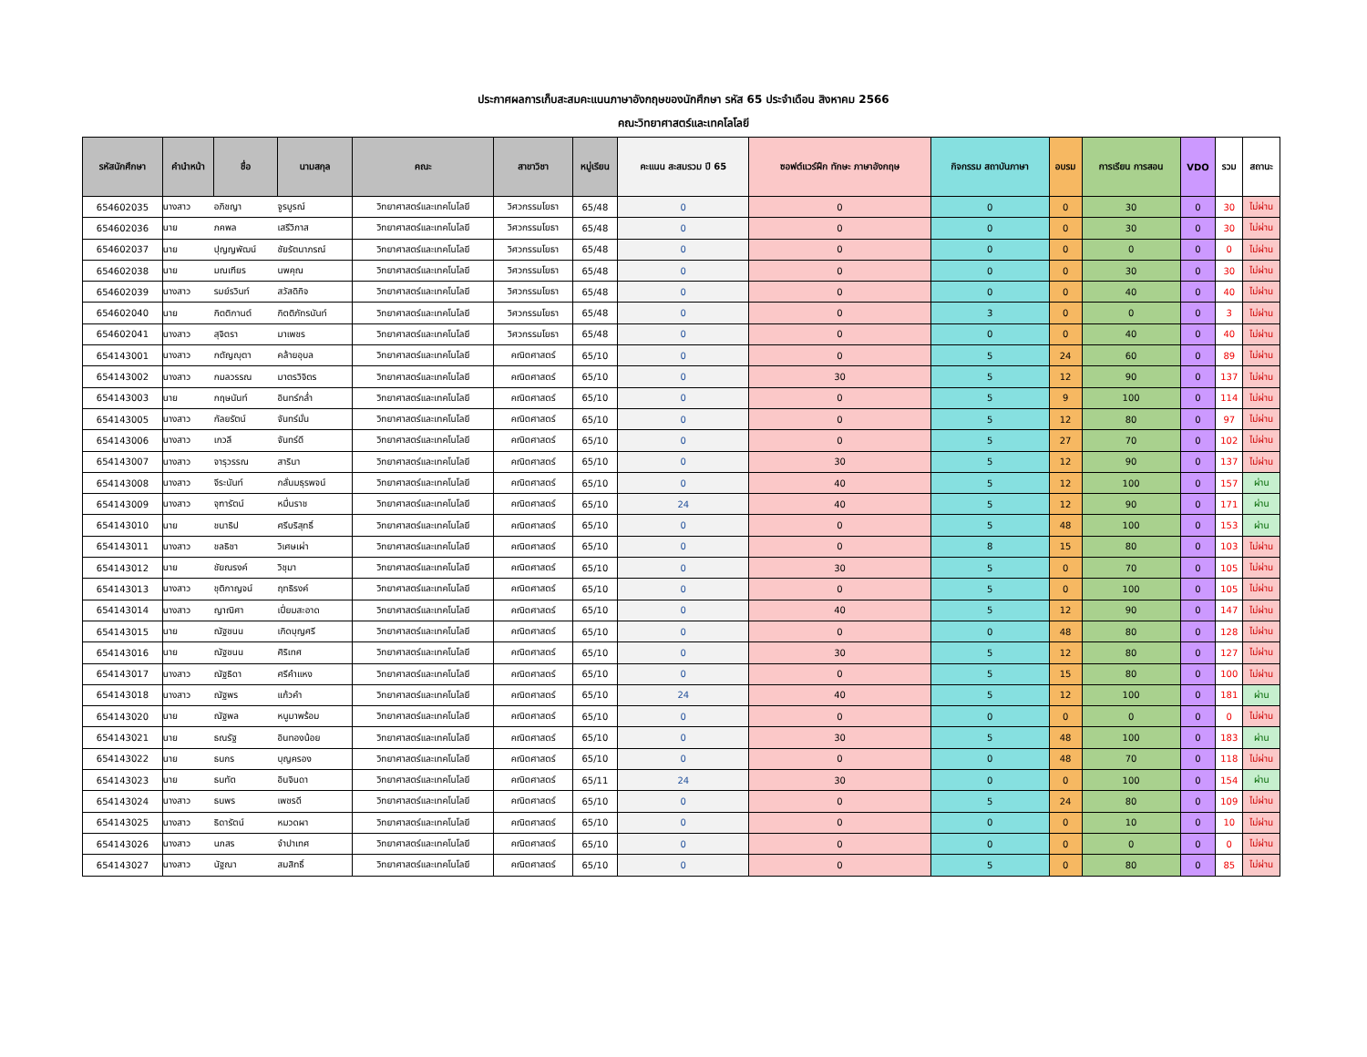ประกาศผลการเก็บสะสมคะแนนภาษาอังกฤษของนักศึกษา รหัส 65 ประจำเดือน สิงหาคม 2566
คณะวิทยาศาสตร์และเทคโลโลยี
| รหัสนักศึกษา | คำนำหน้า | ชื่อ | นามสกุล | คณะ | สาขาวิชา | หมู่เรียน | คะแนน สะสมรวม ปี 65 | ซอฟต์แวร์ฝึก ทักษะ ภาษาอังกฤษ | กิจกรรม สถาบันภาษา | อบรม | การเรียน การสอน | VDO | รวม | สถานะ |
| --- | --- | --- | --- | --- | --- | --- | --- | --- | --- | --- | --- | --- | --- | --- |
| 654602035 | นางสาว | อภิชญา | จูรบูรณ์ | วิทยาศาสตร์และเทคโนโลยี | วิศวกรรมโยธา | 65/48 | 0 | 0 | 0 | 0 | 30 | 0 | 30 | ไม่ผ่าน |
| 654602036 | นาย | ภคพล | เสรีวิภาส | วิทยาศาสตร์และเทคโนโลยี | วิศวกรรมโยธา | 65/48 | 0 | 0 | 0 | 0 | 30 | 0 | 30 | ไม่ผ่าน |
| 654602037 | นาย | ปุญญพัฒน์ | ชัยรัตนาภรณ์ | วิทยาศาสตร์และเทคโนโลยี | วิศวกรรมโยธา | 65/48 | 0 | 0 | 0 | 0 | 0 | 0 | 0 | ไม่ผ่าน |
| 654602038 | นาย | มณเฑียร | นพคุณ | วิทยาศาสตร์และเทคโนโลยี | วิศวกรรมโยธา | 65/48 | 0 | 0 | 0 | 0 | 30 | 0 | 30 | ไม่ผ่าน |
| 654602039 | นางสาว | รมย์รวินท์ | สวัสดิกิจ | วิทยาศาสตร์และเทคโนโลยี | วิศวกรรมโยธา | 65/48 | 0 | 0 | 0 | 0 | 40 | 0 | 40 | ไม่ผ่าน |
| 654602040 | นาย | กิตติกานต์ | กิตติภัทรนันท์ | วิทยาศาสตร์และเทคโนโลยี | วิศวกรรมโยธา | 65/48 | 0 | 0 | 3 | 0 | 0 | 0 | 3 | ไม่ผ่าน |
| 654602041 | นางสาว | สุจิตรา | มาเพชร | วิทยาศาสตร์และเทคโนโลยี | วิศวกรรมโยธา | 65/48 | 0 | 0 | 0 | 0 | 40 | 0 | 40 | ไม่ผ่าน |
| 654143001 | นางสาว | กตัญญุตา | คล้ายอุบล | วิทยาศาสตร์และเทคโนโลยี | คณิตศาสตร์ | 65/10 | 0 | 0 | 5 | 24 | 60 | 0 | 89 | ไม่ผ่าน |
| 654143002 | นางสาว | กมลวรรณ | มาตรวิจิตร | วิทยาศาสตร์และเทคโนโลยี | คณิตศาสตร์ | 65/10 | 0 | 30 | 5 | 12 | 90 | 0 | 137 | ไม่ผ่าน |
| 654143003 | นาย | กฤษนันท์ | อินทร์กล่ำ | วิทยาศาสตร์และเทคโนโลยี | คณิตศาสตร์ | 65/10 | 0 | 0 | 5 | 9 | 100 | 0 | 114 | ไม่ผ่าน |
| 654143005 | นางสาว | กัลยรัตน์ | จันทร์มั่น | วิทยาศาสตร์และเทคโนโลยี | คณิตศาสตร์ | 65/10 | 0 | 0 | 5 | 12 | 80 | 0 | 97 | ไม่ผ่าน |
| 654143006 | นางสาว | เกวลี | จันทร์ดี | วิทยาศาสตร์และเทคโนโลยี | คณิตศาสตร์ | 65/10 | 0 | 0 | 5 | 27 | 70 | 0 | 102 | ไม่ผ่าน |
| 654143007 | นางสาว | จารุวรรณ | สารินา | วิทยาศาสตร์และเทคโนโลยี | คณิตศาสตร์ | 65/10 | 0 | 30 | 5 | 12 | 90 | 0 | 137 | ไม่ผ่าน |
| 654143008 | นางสาว | จีระนันท์ | กลั่นมธุรพจน์ | วิทยาศาสตร์และเทคโนโลยี | คณิตศาสตร์ | 65/10 | 0 | 40 | 5 | 12 | 100 | 0 | 157 | ผ่าน |
| 654143009 | นางสาว | จุฑารัตน์ | หมื่นราช | วิทยาศาสตร์และเทคโนโลยี | คณิตศาสตร์ | 65/10 | 24 | 40 | 5 | 12 | 90 | 0 | 171 | ผ่าน |
| 654143010 | นาย | ชนาธิป | ศรีบริสุทธิ์ | วิทยาศาสตร์และเทคโนโลยี | คณิตศาสตร์ | 65/10 | 0 | 0 | 5 | 48 | 100 | 0 | 153 | ผ่าน |
| 654143011 | นางสาว | ชลธิชา | วิเศษเผ่า | วิทยาศาสตร์และเทคโนโลยี | คณิตศาสตร์ | 65/10 | 0 | 0 | 8 | 15 | 80 | 0 | 103 | ไม่ผ่าน |
| 654143012 | นาย | ชัยณรงค์ | วิชุมา | วิทยาศาสตร์และเทคโนโลยี | คณิตศาสตร์ | 65/10 | 0 | 30 | 5 | 0 | 70 | 0 | 105 | ไม่ผ่าน |
| 654143013 | นางสาว | ชุติกาญจน์ | ฤทธิรงค์ | วิทยาศาสตร์และเทคโนโลยี | คณิตศาสตร์ | 65/10 | 0 | 0 | 5 | 0 | 100 | 0 | 105 | ไม่ผ่าน |
| 654143014 | นางสาว | ญาณิศา | เปี่ยมสะอาด | วิทยาศาสตร์และเทคโนโลยี | คณิตศาสตร์ | 65/10 | 0 | 40 | 5 | 12 | 90 | 0 | 147 | ไม่ผ่าน |
| 654143015 | นาย | ณัฐชนน | เกิดบุญศรี | วิทยาศาสตร์และเทคโนโลยี | คณิตศาสตร์ | 65/10 | 0 | 0 | 0 | 48 | 80 | 0 | 128 | ไม่ผ่าน |
| 654143016 | นาย | ณัฐชนน | ศิริเทศ | วิทยาศาสตร์และเทคโนโลยี | คณิตศาสตร์ | 65/10 | 0 | 30 | 5 | 12 | 80 | 0 | 127 | ไม่ผ่าน |
| 654143017 | นางสาว | ณัฐธิดา | ศรีคำแหง | วิทยาศาสตร์และเทคโนโลยี | คณิตศาสตร์ | 65/10 | 0 | 0 | 5 | 15 | 80 | 0 | 100 | ไม่ผ่าน |
| 654143018 | นางสาว | ณัฐพร | แก้วคำ | วิทยาศาสตร์และเทคโนโลยี | คณิตศาสตร์ | 65/10 | 24 | 40 | 5 | 12 | 100 | 0 | 181 | ผ่าน |
| 654143020 | นาย | ณัฐพล | หนูมาพร้อม | วิทยาศาสตร์และเทคโนโลยี | คณิตศาสตร์ | 65/10 | 0 | 0 | 0 | 0 | 0 | 0 | 0 | ไม่ผ่าน |
| 654143021 | นาย | ธณรัฐ | อินทองน้อย | วิทยาศาสตร์และเทคโนโลยี | คณิตศาสตร์ | 65/10 | 0 | 30 | 5 | 48 | 100 | 0 | 183 | ผ่าน |
| 654143022 | นาย | ธนกร | บุญครอง | วิทยาศาสตร์และเทคโนโลยี | คณิตศาสตร์ | 65/10 | 0 | 0 | 0 | 48 | 70 | 0 | 118 | ไม่ผ่าน |
| 654143023 | นาย | ธนทัต | อินจินดา | วิทยาศาสตร์และเทคโนโลยี | คณิตศาสตร์ | 65/11 | 24 | 30 | 0 | 0 | 100 | 0 | 154 | ผ่าน |
| 654143024 | นางสาว | ธนพร | เพชรดี | วิทยาศาสตร์และเทคโนโลยี | คณิตศาสตร์ | 65/10 | 0 | 0 | 5 | 24 | 80 | 0 | 109 | ไม่ผ่าน |
| 654143025 | นางสาว | ธิดารัตน์ | หมวดผา | วิทยาศาสตร์และเทคโนโลยี | คณิตศาสตร์ | 65/10 | 0 | 0 | 0 | 0 | 10 | 0 | 10 | ไม่ผ่าน |
| 654143026 | นางสาว | นภสร | จำปาเทศ | วิทยาศาสตร์และเทคโนโลยี | คณิตศาสตร์ | 65/10 | 0 | 0 | 0 | 0 | 0 | 0 | 0 | ไม่ผ่าน |
| 654143027 | นางสาว | นัฐณา | สมสิทธิ์ | วิทยาศาสตร์และเทคโนโลยี | คณิตศาสตร์ | 65/10 | 0 | 0 | 5 | 0 | 80 | 0 | 85 | ไม่ผ่าน |